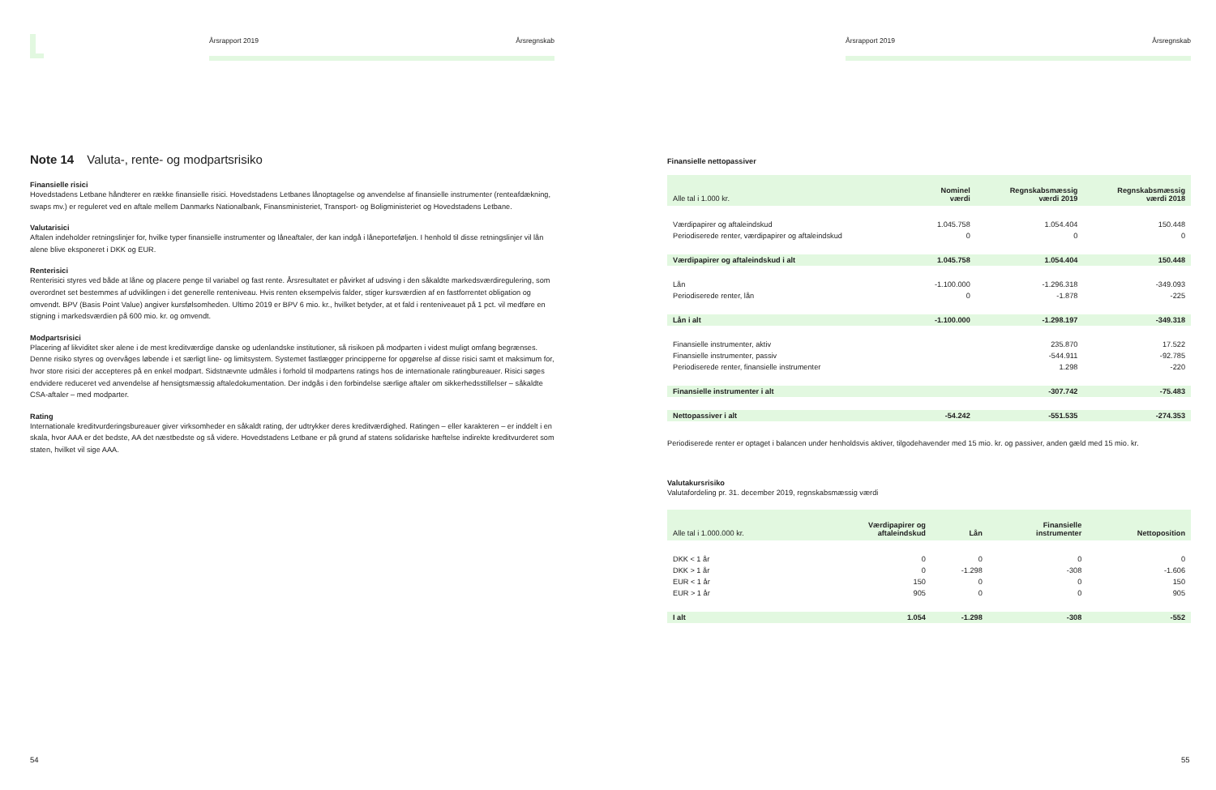Årsrapport 2019 Årsregnskab
Note 14 Valuta-, rente- og modpartsrisiko
Finansielle risici
Hovedstadens Letbane håndterer en række finansielle risici. Hovedstadens Letbanes lånoptagelse og anvendelse af finansielle instrumenter (renteafdækning, swaps mv.) er reguleret ved en aftale mellem Danmarks Nationalbank, Finansministeriet, Transport- og Boligministeriet og Hovedstadens Letbane.
Valutarisici
Aftalen indeholder retningslinjer for, hvilke typer finansielle instrumenter og låneaftaler, der kan indgå i låneporteføljen. I henhold til disse retningslinjer vil lån alene blive eksponeret i DKK og EUR.
Renterisici
Renterisici styres ved både at låne og placere penge til variabel og fast rente. Årsresultatet er påvirket af udsving i den såkaldte markedsværdiregulering, som overordnet set bestemmes af udviklingen i det generelle renteniveau. Hvis renten eksempelvis falder, stiger kursværdien af en fastforrentet obligation og omvendt. BPV (Basis Point Value) angiver kursfølsomheden. Ultimo 2019 er BPV 6 mio. kr., hvilket betyder, at et fald i renteniveauet på 1 pct. vil medføre en stigning i markedsværdien på 600 mio. kr. og omvendt.
Modpartsrisici
Placering af likviditet sker alene i de mest kreditværdige danske og udenlandske institutioner, så risikoen på modparten i videst muligt omfang begrænses. Denne risiko styres og overvåges løbende i et særligt line- og limitsystem. Systemet fastlægger principperne for opgørelse af disse risici samt et maksimum for, hvor store risici der accepteres på en enkel modpart. Sidstnævnte udmåles i forhold til modpartens ratings hos de internationale ratingbureauer. Risici søges endvidere reduceret ved anvendelse af hensigtsmæssig aftaledokumentation. Der indgås i den forbindelse særlige aftaler om sikkerhedsstillelser – såkaldte CSA-aftaler – med modparter.
Rating
Internationale kreditvurderingsbureauer giver virksomheder en såkaldt rating, der udtrykker deres kreditværdighed. Ratingen – eller karakteren – er inddelt i en skala, hvor AAA er det bedste, AA det næstbedste og så videre. Hovedstadens Letbane er på grund af statens solidariske hæftelse indirekte kreditvurderet som staten, hvilket vil sige AAA.
54
Årsrapport 2019 Årsregnskab
Finansielle nettopassiver
| Alle tal i 1.000 kr. | Nominel værdi | Regnskabsmæssig værdi 2019 | Regnskabsmæssig værdi 2018 |
| --- | --- | --- | --- |
| Værdipapirer og aftaleindskud | 1.045.758 | 1.054.404 | 150.448 |
| Periodiserede renter, værdipapirer og aftaleindskud | 0 | 0 | 0 |
| Værdipapirer og aftaleindskud i alt | 1.045.758 | 1.054.404 | 150.448 |
| Lån | -1.100.000 | -1.296.318 | -349.093 |
| Periodiserede renter, lån | 0 | -1.878 | -225 |
| Lån i alt | -1.100.000 | -1.298.197 | -349.318 |
| Finansielle instrumenter, aktiv | | 235.870 | 17.522 |
| Finansielle instrumenter, passiv | | -544.911 | -92.785 |
| Periodiserede renter, finansielle instrumenter | | 1.298 | -220 |
| Finansielle instrumenter i alt | | -307.742 | -75.483 |
| Nettopassiver i alt | -54.242 | -551.535 | -274.353 |
Periodiserede renter er optaget i balancen under henholdsvis aktiver, tilgodehavender med 15 mio. kr. og passiver, anden gæld med 15 mio. kr.
Valutakursrisiko
Valutafordeling pr. 31. december 2019, regnskabsmæssig værdi
| Alle tal i 1.000.000 kr. | Værdipapirer og aftaleindskud | Lån | Finansielle instrumenter | Nettoposition |
| --- | --- | --- | --- | --- |
| DKK < 1 år | 0 | 0 | 0 | 0 |
| DKK > 1 år | 0 | -1.298 | -308 | -1.606 |
| EUR < 1 år | 150 | 0 | 0 | 150 |
| EUR > 1 år | 905 | 0 | 0 | 905 |
| I alt | 1.054 | -1.298 | -308 | -552 |
55